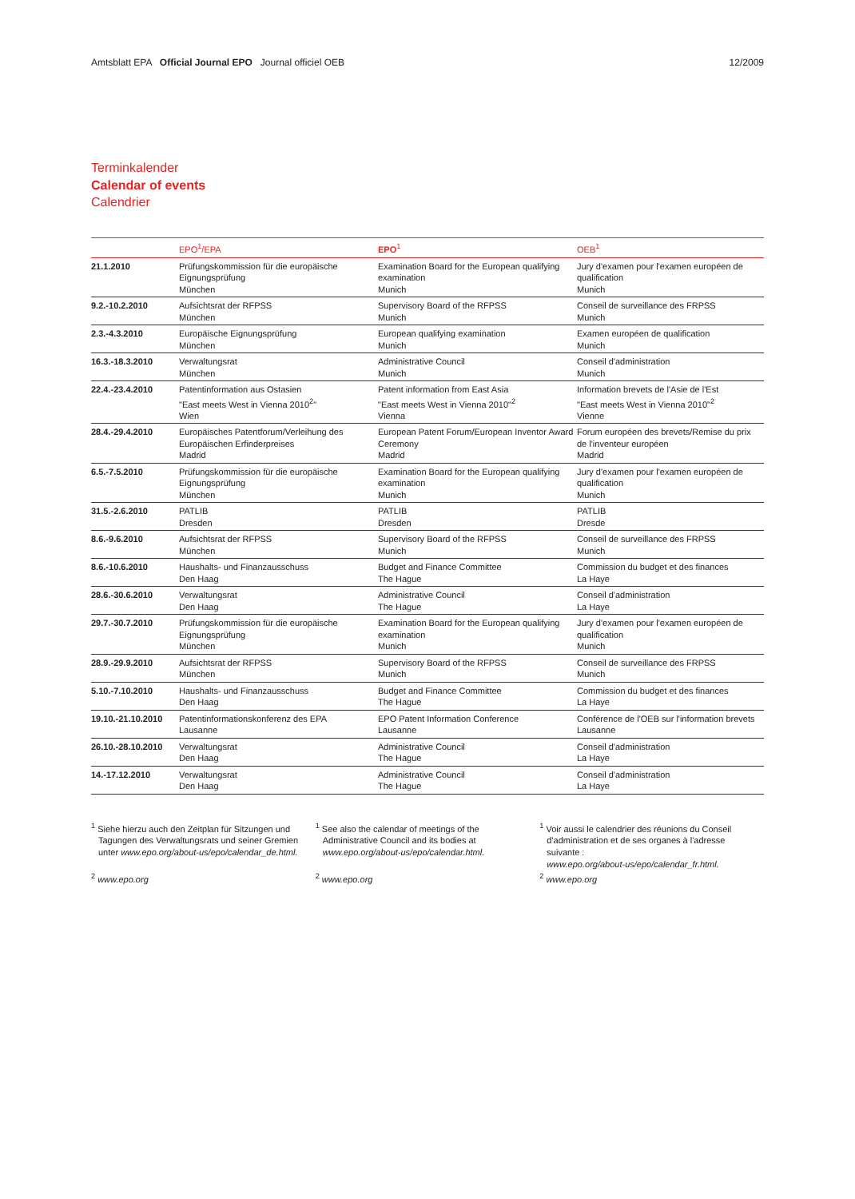Amtsblatt EPA Official Journal EPO Journal officiel OEB 12/2009
Terminkalender
Calendar of events
Calendrier
| | EPO<sup>1</sup>/EPA | EPO<sup>1</sup> | OEB<sup>1</sup> |
| --- | --- | --- | --- |
| 21.1.2010 | Prüfungskommission für die europäische Eignungsprüfung München | Examination Board for the European qualifying examination Munich | Jury d'examen pour l'examen européen de qualification Munich |
| 9.2.-10.2.2010 | Aufsichtsrat der RFPSS München | Supervisory Board of the RFPSS Munich | Conseil de surveillance des FRPSS Munich |
| 2.3.-4.3.2010 | Europäische Eignungsprüfung München | European qualifying examination Munich | Examen européen de qualification Munich |
| 16.3.-18.3.2010 | Verwaltungsrat München | Administrative Council Munich | Conseil d'administration Munich |
| 22.4.-23.4.2010 | Patentinformation aus Ostasien "East meets West in Vienna 2010<sup>2</sup>" Wien | Patent information from East Asia "East meets West in Vienna 2010"<sup>2</sup> Vienna | Information brevets de l'Asie de l'Est "East meets West in Vienna 2010"<sup>2</sup> Vienne |
| 28.4.-29.4.2010 | Europäisches Patentforum/Verleihung des Europäischen Erfinderpreises Madrid | European Patent Forum/European Inventor Award Ceremony Madrid | Forum européen des brevets/Remise du prix de l'inventeur européen Madrid |
| 6.5.-7.5.2010 | Prüfungskommission für die europäische Eignungsprüfung München | Examination Board for the European qualifying examination Munich | Jury d'examen pour l'examen européen de qualification Munich |
| 31.5.-2.6.2010 | PATLIB Dresden | PATLIB Dresden | PATLIB Dresde |
| 8.6.-9.6.2010 | Aufsichtsrat der RFPSS München | Supervisory Board of the RFPSS Munich | Conseil de surveillance des FRPSS Munich |
| 8.6.-10.6.2010 | Haushalts- und Finanzausschuss Den Haag | Budget and Finance Committee The Hague | Commission du budget et des finances La Haye |
| 28.6.-30.6.2010 | Verwaltungsrat Den Haag | Administrative Council The Hague | Conseil d'administration La Haye |
| 29.7.-30.7.2010 | Prüfungskommission für die europäische Eignungsprüfung München | Examination Board for the European qualifying examination Munich | Jury d'examen pour l'examen européen de qualification Munich |
| 28.9.-29.9.2010 | Aufsichtsrat der RFPSS München | Supervisory Board of the RFPSS Munich | Conseil de surveillance des FRPSS Munich |
| 5.10.-7.10.2010 | Haushalts- und Finanzausschuss Den Haag | Budget and Finance Committee The Hague | Commission du budget et des finances La Haye |
| 19.10.-21.10.2010 | Patentinformationskonferenz des EPA Lausanne | EPO Patent Information Conference Lausanne | Conférence de l'OEB sur l'information brevets Lausanne |
| 26.10.-28.10.2010 | Verwaltungsrat Den Haag | Administrative Council The Hague | Conseil d'administration La Haye |
| 14.-17.12.2010 | Verwaltungsrat Den Haag | Administrative Council The Hague | Conseil d'administration La Haye |
<sup>1</sup> Siehe hierzu auch den Zeitplan für Sitzungen und Tagungen des Verwaltungsrats und seiner Gremien unter www.epo.org/about-us/epo/calendar_de.html.
<sup>2</sup> www.epo.org
<sup>1</sup> See also the calendar of meetings of the Administrative Council and its bodies at www.epo.org/about-us/epo/calendar.html.
<sup>2</sup> www.epo.org
<sup>1</sup> Voir aussi le calendrier des réunions du Conseil d'administration et de ses organes à l'adresse suivante :
www.epo.org/about-us/epo/calendar_fr.html.
<sup>2</sup> www.epo.org